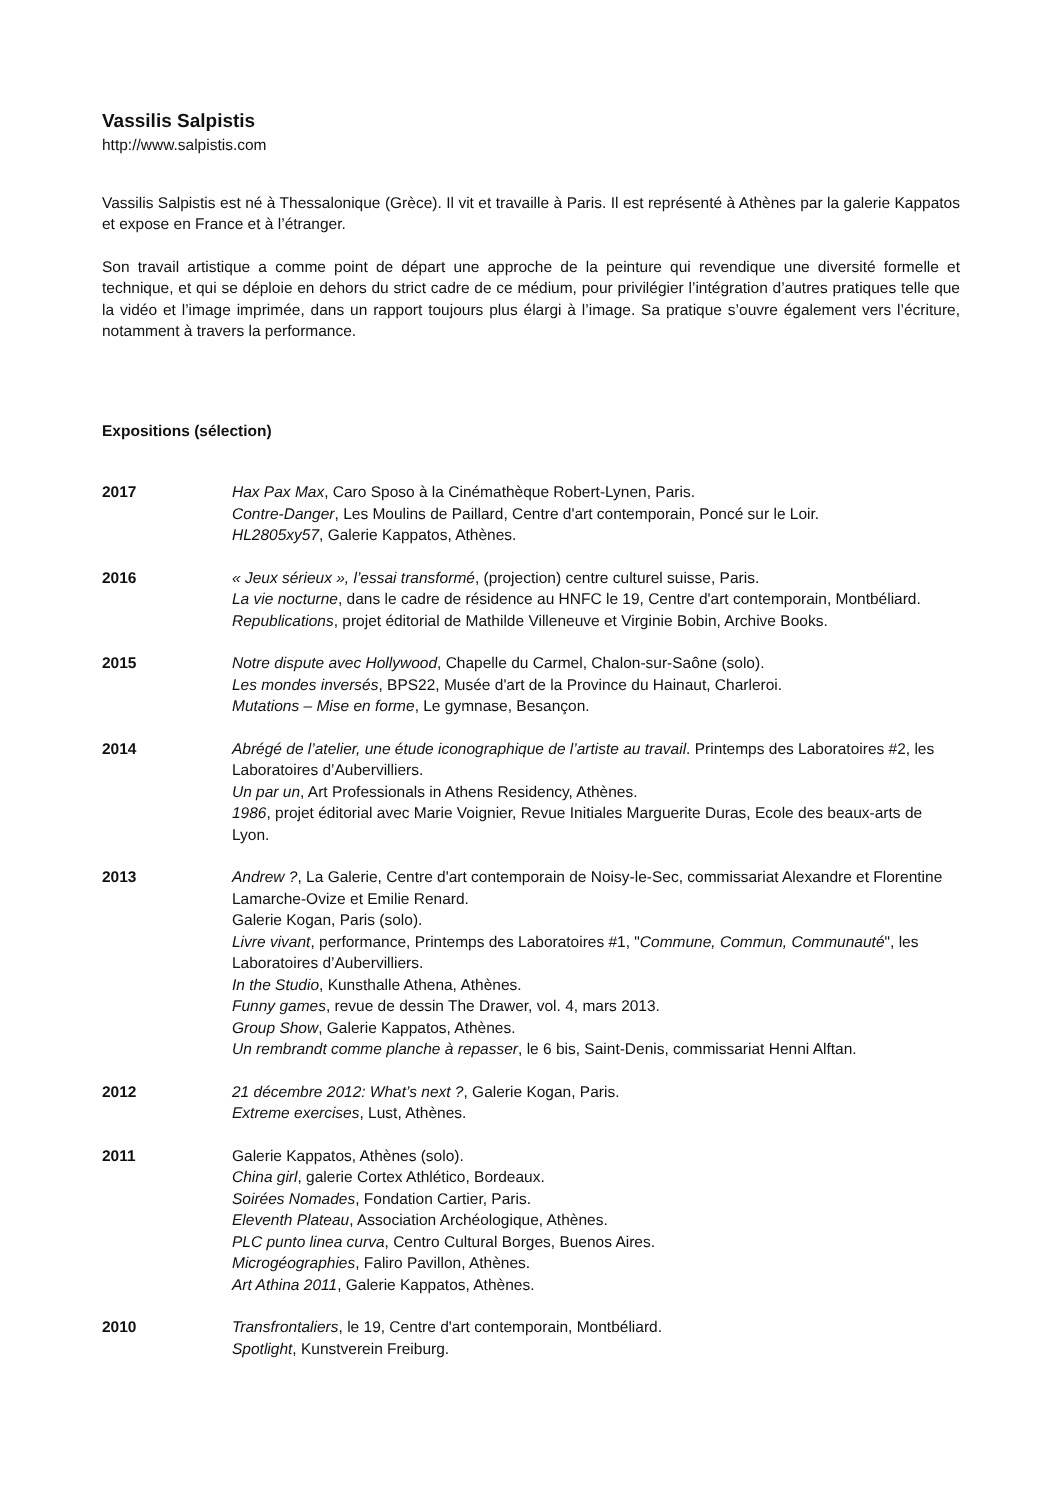Vassilis Salpistis
http://www.salpistis.com
Vassilis Salpistis est né à Thessalonique (Grèce). Il vit et travaille à Paris. Il est représenté à Athènes par la galerie Kappatos et expose en France et à l’étranger.
Son travail artistique a comme point de départ une approche de la peinture qui revendique une diversité formelle et technique, et qui se déploie en dehors du strict cadre de ce médium, pour privilégier l’intégration d’autres pratiques telle que la vidéo et l’image imprimée, dans un rapport toujours plus élargi à l’image. Sa pratique s’ouvre également vers l’écriture, notamment à travers la performance.
Expositions (sélection)
2017 Hax Pax Max, Caro Sposo à la Cinémathèque Robert-Lynen, Paris.
Contre-Danger, Les Moulins de Paillard, Centre d'art contemporain, Poncé sur le Loir.
HL2805xy57, Galerie Kappatos, Athènes.
2016 « Jeux sérieux », l’essai transformé, (projection) centre culturel suisse, Paris.
La vie nocturne, dans le cadre de résidence au HNFC le 19, Centre d'art contemporain, Montbéliard.
Republications, projet éditorial de Mathilde Villeneuve et Virginie Bobin, Archive Books.
2015 Notre dispute avec Hollywood, Chapelle du Carmel, Chalon-sur-Saône (solo).
Les mondes inversés, BPS22, Musée d'art de la Province du Hainaut, Charleroi.
Mutations – Mise en forme, Le gymnase, Besançon.
2014 Abrégé de l’atelier, une étude iconographique de l’artiste au travail. Printemps des Laboratoires #2, les Laboratoires d’Aubervilliers.
Un par un, Art Professionals in Athens Residency, Athènes.
1986, projet éditorial avec Marie Voignier, Revue Initiales Marguerite Duras, Ecole des beaux-arts de Lyon.
2013 Andrew ?, La Galerie, Centre d'art contemporain de Noisy-le-Sec, commissariat Alexandre et Florentine Lamarche-Ovize et Emilie Renard.
Galerie Kogan, Paris (solo).
Livre vivant, performance, Printemps des Laboratoires #1, "Commune, Commun, Communauté", les Laboratoires d’Aubervilliers.
In the Studio, Kunsthalle Athena, Athènes.
Funny games, revue de dessin The Drawer, vol. 4, mars 2013.
Group Show, Galerie Kappatos, Athènes.
Un rembrandt comme planche à repasser, le 6 bis, Saint-Denis, commissariat Henni Alftan.
2012 21 décembre 2012: What’s next ?, Galerie Kogan, Paris.
Extreme exercises, Lust, Athènes.
2011 Galerie Kappatos, Athènes (solo).
China girl, galerie Cortex Athlético, Bordeaux.
Soirées Nomades, Fondation Cartier, Paris.
Eleventh Plateau, Association Archéologique, Athènes.
PLC punto linea curva, Centro Cultural Borges, Buenos Aires.
Microgéographies, Faliro Pavillon, Athènes.
Art Athina 2011, Galerie Kappatos, Athènes.
2010 Transfrontaliers, le 19, Centre d'art contemporain, Montbéliard.
Spotlight, Kunstverein Freiburg.